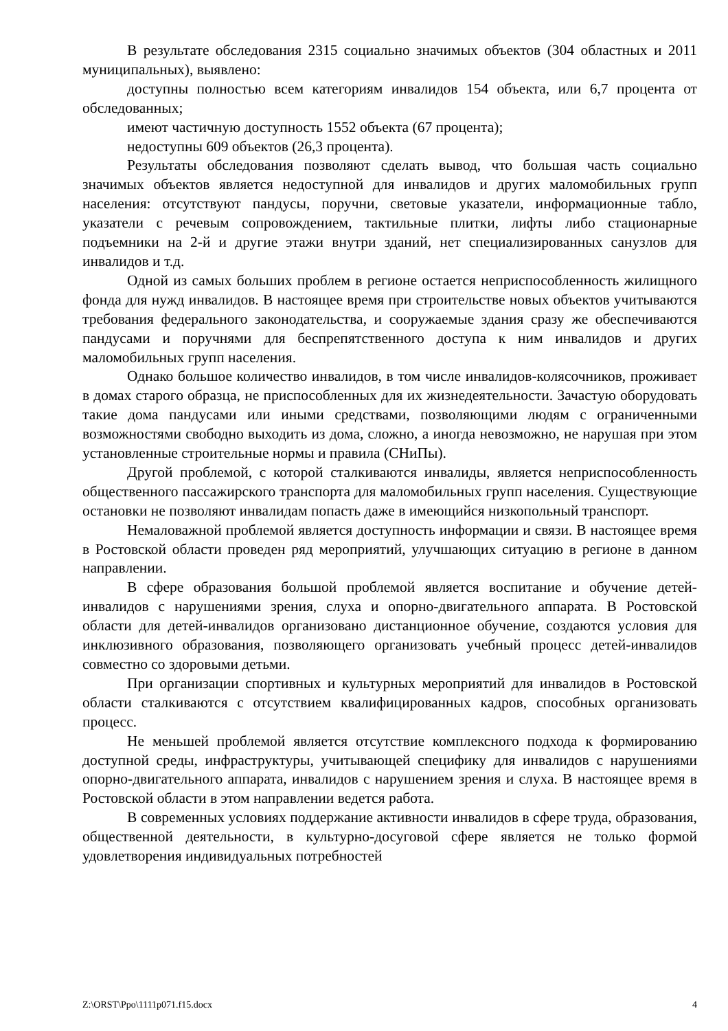В результате обследования 2315 социально значимых объектов (304 областных и 2011 муниципальных), выявлено:
доступны полностью всем категориям инвалидов 154 объекта, или 6,7 процента от обследованных;
имеют частичную доступность 1552 объекта (67 процента);
недоступны 609 объектов (26,3 процента).
Результаты обследования позволяют сделать вывод, что большая часть социально значимых объектов является недоступной для инвалидов и других маломобильных групп населения: отсутствуют пандусы, поручни, световые указатели, информационные табло, указатели с речевым сопровождением, тактильные плитки, лифты либо стационарные подъемники на 2-й и другие этажи внутри зданий, нет специализированных санузлов для инвалидов и т.д.
Одной из самых больших проблем в регионе остается неприспособленность жилищного фонда для нужд инвалидов. В настоящее время при строительстве новых объектов учитываются требования федерального законодательства, и сооружаемые здания сразу же обеспечиваются пандусами и поручнями для беспрепятственного доступа к ним инвалидов и других маломобильных групп населения.
Однако большое количество инвалидов, в том числе инвалидов-колясочников, проживает в домах старого образца, не приспособленных для их жизнедеятельности. Зачастую оборудовать такие дома пандусами или иными средствами, позволяющими людям с ограниченными возможностями свободно выходить из дома, сложно, а иногда невозможно, не нарушая при этом установленные строительные нормы и правила (СНиПы).
Другой проблемой, с которой сталкиваются инвалиды, является неприспособленность общественного пассажирского транспорта для маломобильных групп населения. Существующие остановки не позволяют инвалидам попасть даже в имеющийся низкопольный транспорт.
Немаловажной проблемой является доступность информации и связи. В настоящее время в Ростовской области проведен ряд мероприятий, улучшающих ситуацию в регионе в данном направлении.
В сфере образования большой проблемой является воспитание и обучение детей-инвалидов с нарушениями зрения, слуха и опорно-двигательного аппарата. В Ростовской области для детей-инвалидов организовано дистанционное обучение, создаются условия для инклюзивного образования, позволяющего организовать учебный процесс детей-инвалидов совместно со здоровыми детьми.
При организации спортивных и культурных мероприятий для инвалидов в Ростовской области сталкиваются с отсутствием квалифицированных кадров, способных организовать процесс.
Не меньшей проблемой является отсутствие комплексного подхода к формированию доступной среды, инфраструктуры, учитывающей специфику для инвалидов с нарушениями опорно-двигательного аппарата, инвалидов с нарушением зрения и слуха. В настоящее время в Ростовской области в этом направлении ведется работа.
В современных условиях поддержание активности инвалидов в сфере труда, образования, общественной деятельности, в культурно-досуговой сфере является не только формой удовлетворения индивидуальных потребностей
Z:\ORST\Ppo\1111p071.f15.docx 4